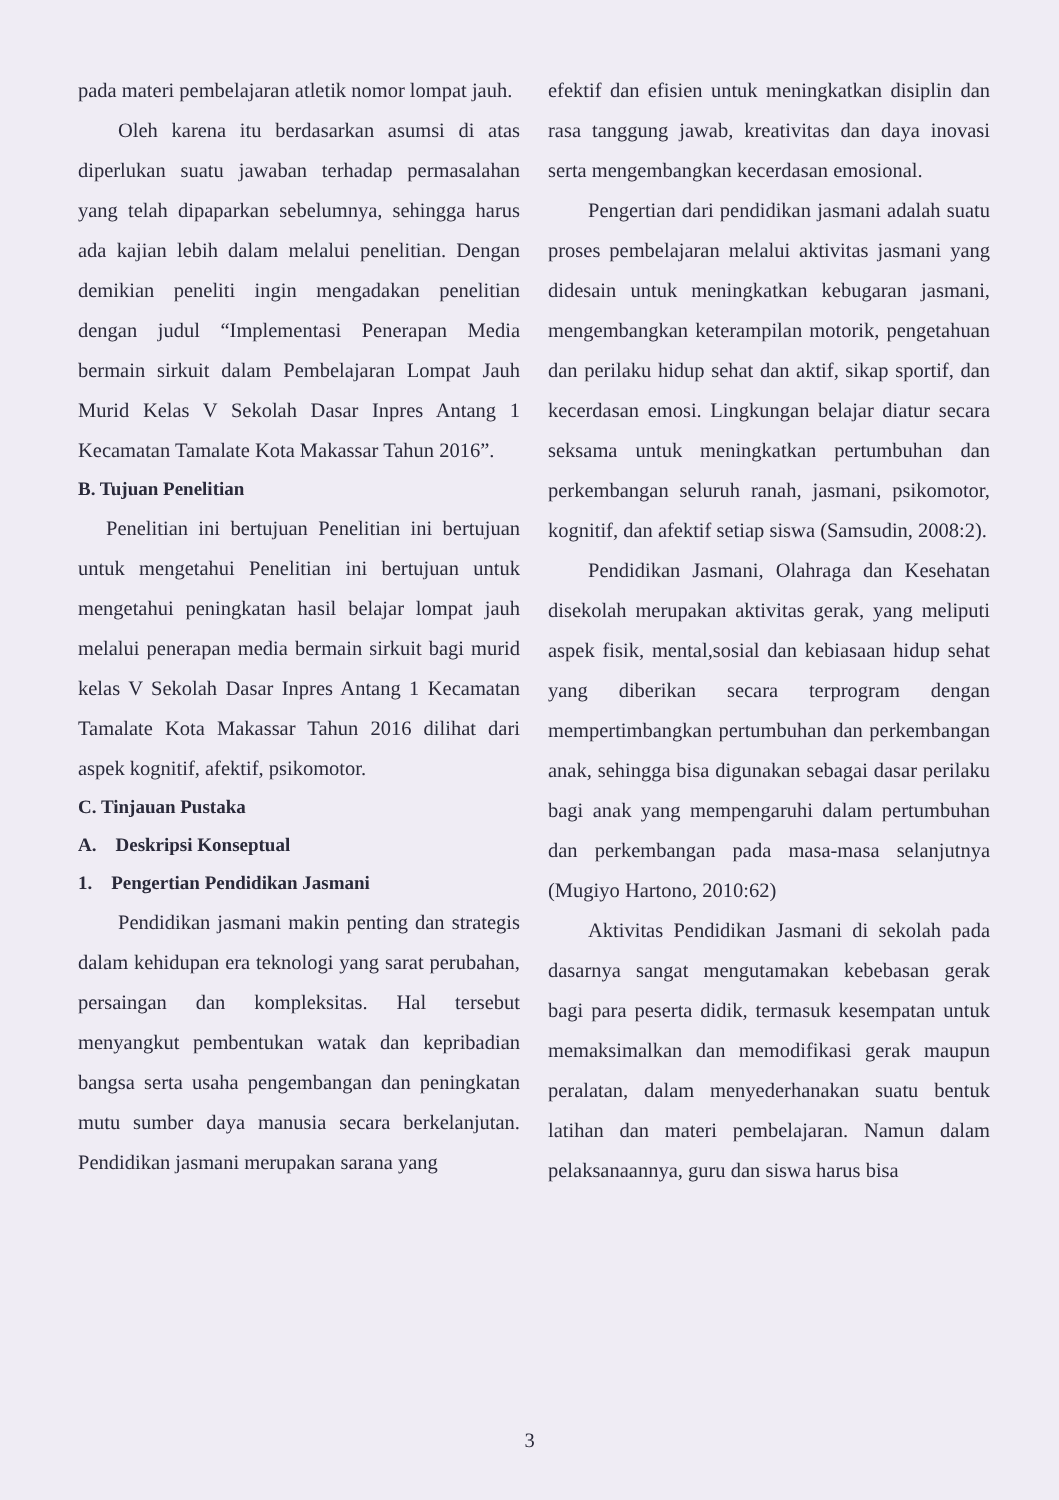pada materi pembelajaran atletik nomor lompat jauh.
Oleh karena itu berdasarkan asumsi di atas diperlukan suatu jawaban terhadap permasalahan yang telah dipaparkan sebelumnya, sehingga harus ada kajian lebih dalam melalui penelitian. Dengan demikian peneliti ingin mengadakan penelitian dengan judul “Implementasi Penerapan Media bermain sirkuit dalam Pembelajaran Lompat Jauh Murid Kelas V Sekolah Dasar Inpres Antang 1 Kecamatan Tamalate Kota Makassar Tahun 2016”.
B. Tujuan Penelitian
Penelitian ini bertujuan Penelitian ini bertujuan untuk mengetahui Penelitian ini bertujuan untuk mengetahui peningkatan hasil belajar lompat jauh melalui penerapan media bermain sirkuit bagi murid kelas V Sekolah Dasar Inpres Antang 1 Kecamatan Tamalate Kota Makassar Tahun 2016 dilihat dari aspek kognitif, afektif, psikomotor.
C. Tinjauan Pustaka
A. Deskripsi Konseptual
1. Pengertian Pendidikan Jasmani
Pendidikan jasmani makin penting dan strategis dalam kehidupan era teknologi yang sarat perubahan, persaingan dan kompleksitas. Hal tersebut menyangkut pembentukan watak dan kepribadian bangsa serta usaha pengembangan dan peningkatan mutu sumber daya manusia secara berkelanjutan. Pendidikan jasmani merupakan sarana yang
efektif dan efisien untuk meningkatkan disiplin dan rasa tanggung jawab, kreativitas dan daya inovasi serta mengembangkan kecerdasan emosional.
Pengertian dari pendidikan jasmani adalah suatu proses pembelajaran melalui aktivitas jasmani yang didesain untuk meningkatkan kebugaran jasmani, mengembangkan keterampilan motorik, pengetahuan dan perilaku hidup sehat dan aktif, sikap sportif, dan kecerdasan emosi. Lingkungan belajar diatur secara seksama untuk meningkatkan pertumbuhan dan perkembangan seluruh ranah, jasmani, psikomotor, kognitif, dan afektif setiap siswa (Samsudin, 2008:2).
Pendidikan Jasmani, Olahraga dan Kesehatan disekolah merupakan aktivitas gerak, yang meliputi aspek fisik, mental,sosial dan kebiasaan hidup sehat yang diberikan secara terprogram dengan mempertimbangkan pertumbuhan dan perkembangan anak, sehingga bisa digunakan sebagai dasar perilaku bagi anak yang mempengaruhi dalam pertumbuhan dan perkembangan pada masa-masa selanjutnya (Mugiyo Hartono, 2010:62)
Aktivitas Pendidikan Jasmani di sekolah pada dasarnya sangat mengutamakan kebebasan gerak bagi para peserta didik, termasuk kesempatan untuk memaksimalkan dan memodifikasi gerak maupun peralatan, dalam menyederhanakan suatu bentuk latihan dan materi pembelajaran. Namun dalam pelaksanaannya, guru dan siswa harus bisa
3